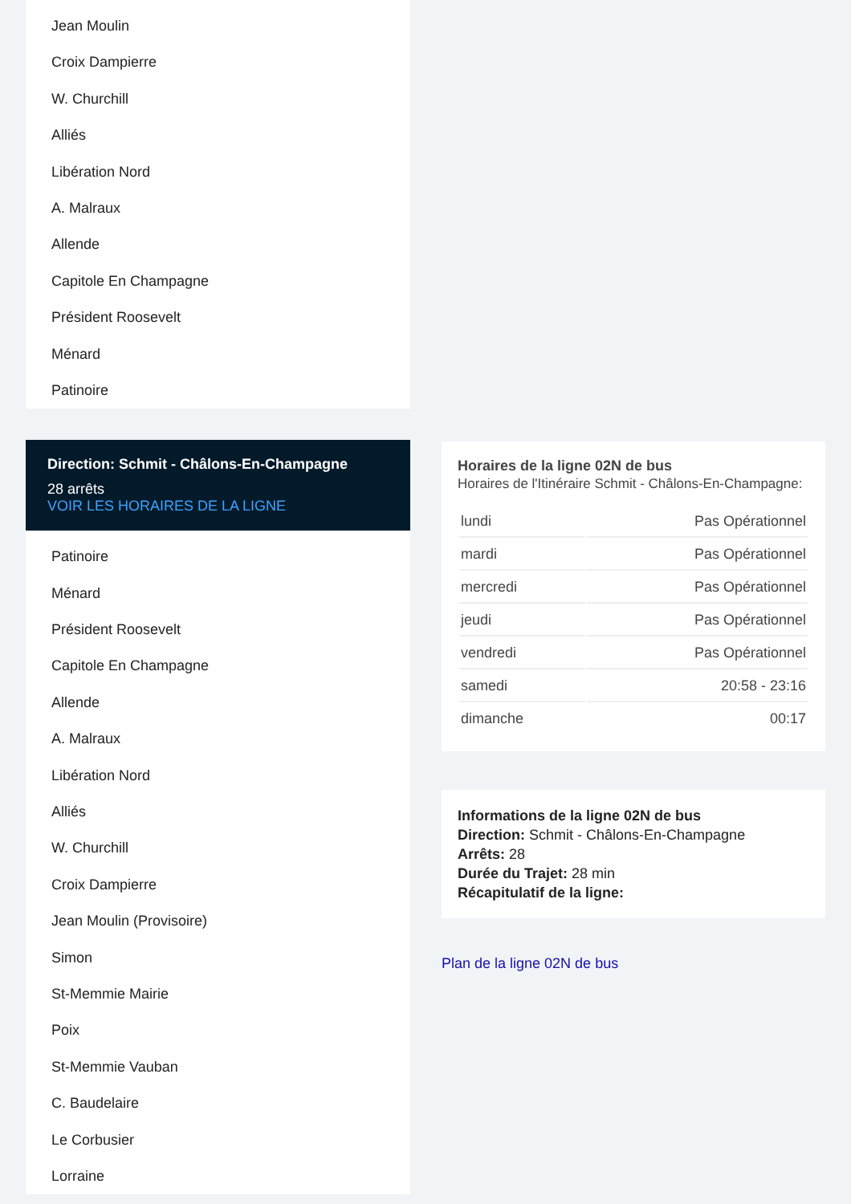Jean Moulin
Croix Dampierre
W. Churchill
Alliés
Libération Nord
A. Malraux
Allende
Capitole En Champagne
Président Roosevelt
Ménard
Patinoire
Direction: Schmit - Châlons-En-Champagne
28 arrêts
VOIR LES HORAIRES DE LA LIGNE
Patinoire
Ménard
Président Roosevelt
Capitole En Champagne
Allende
A. Malraux
Libération Nord
Alliés
W. Churchill
Croix Dampierre
Jean Moulin (Provisoire)
Simon
St-Memmie Mairie
Poix
St-Memmie Vauban
C. Baudelaire
Le Corbusier
Lorraine
Horaires de la ligne 02N de bus
Horaires de l'Itinéraire Schmit - Châlons-En-Champagne:
| lundi | Pas Opérationnel |
| mardi | Pas Opérationnel |
| mercredi | Pas Opérationnel |
| jeudi | Pas Opérationnel |
| vendredi | Pas Opérationnel |
| samedi | 20:58 - 23:16 |
| dimanche | 00:17 |
Informations de la ligne 02N de bus
Direction: Schmit - Châlons-En-Champagne
Arrêts: 28
Durée du Trajet: 28 min
Récapitulatif de la ligne:
Plan de la ligne 02N de bus